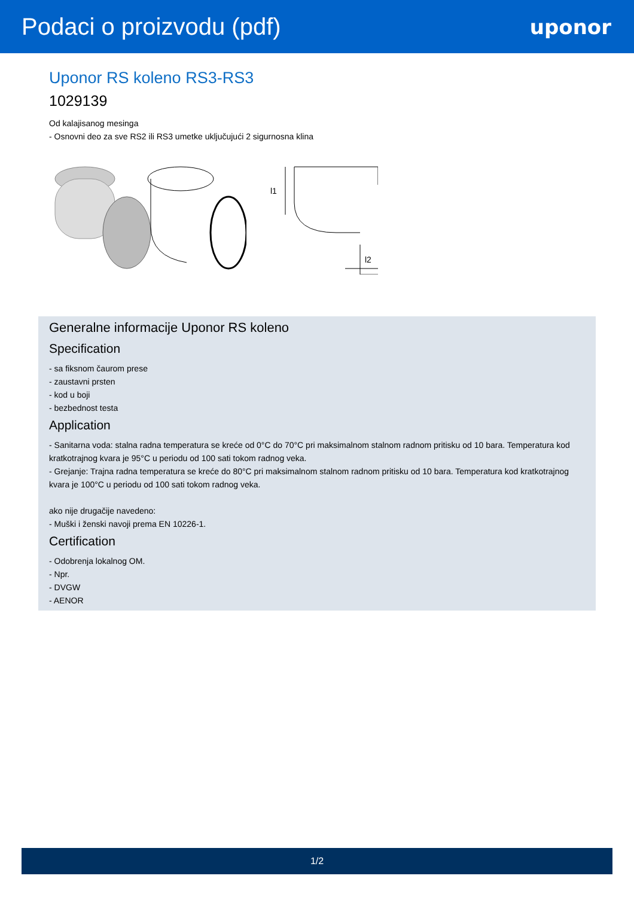Podaci o proizvodu (pdf)
uponor
Uponor RS koleno RS3-RS3
1029139
Od kalajisanog mesinga
- Osnovni deo za sve RS2 ili RS3 umetke uključujući 2 sigurnosna klina
l1
l2
Generalne informacije Uponor RS koleno
Specification
- sa fiksnom čaurom prese
- zaustavni prsten
- kod u boji
- bezbednost testa
Application
- Sanitarna voda: stalna radna temperatura se kreće od 0°C do 70°C pri maksimalnom stalnom radnom pritisku od 10 bara. Temperatura kod kratkotrajnog kvara je 95°C u periodu od 100 sati tokom radnog veka.
- Grejanje: Trajna radna temperatura se kreće do 80°C pri maksimalnom stalnom radnom pritisku od 10 bara. Temperatura kod kratkotrajnog kvara je 100°C u periodu od 100 sati tokom radnog veka.
ako nije drugačije navedeno:
- Muški i ženski navoji prema EN 10226-1.
Certification
- Odobrenja lokalnog OM.
- Npr.
- DVGW
- AENOR
1/2